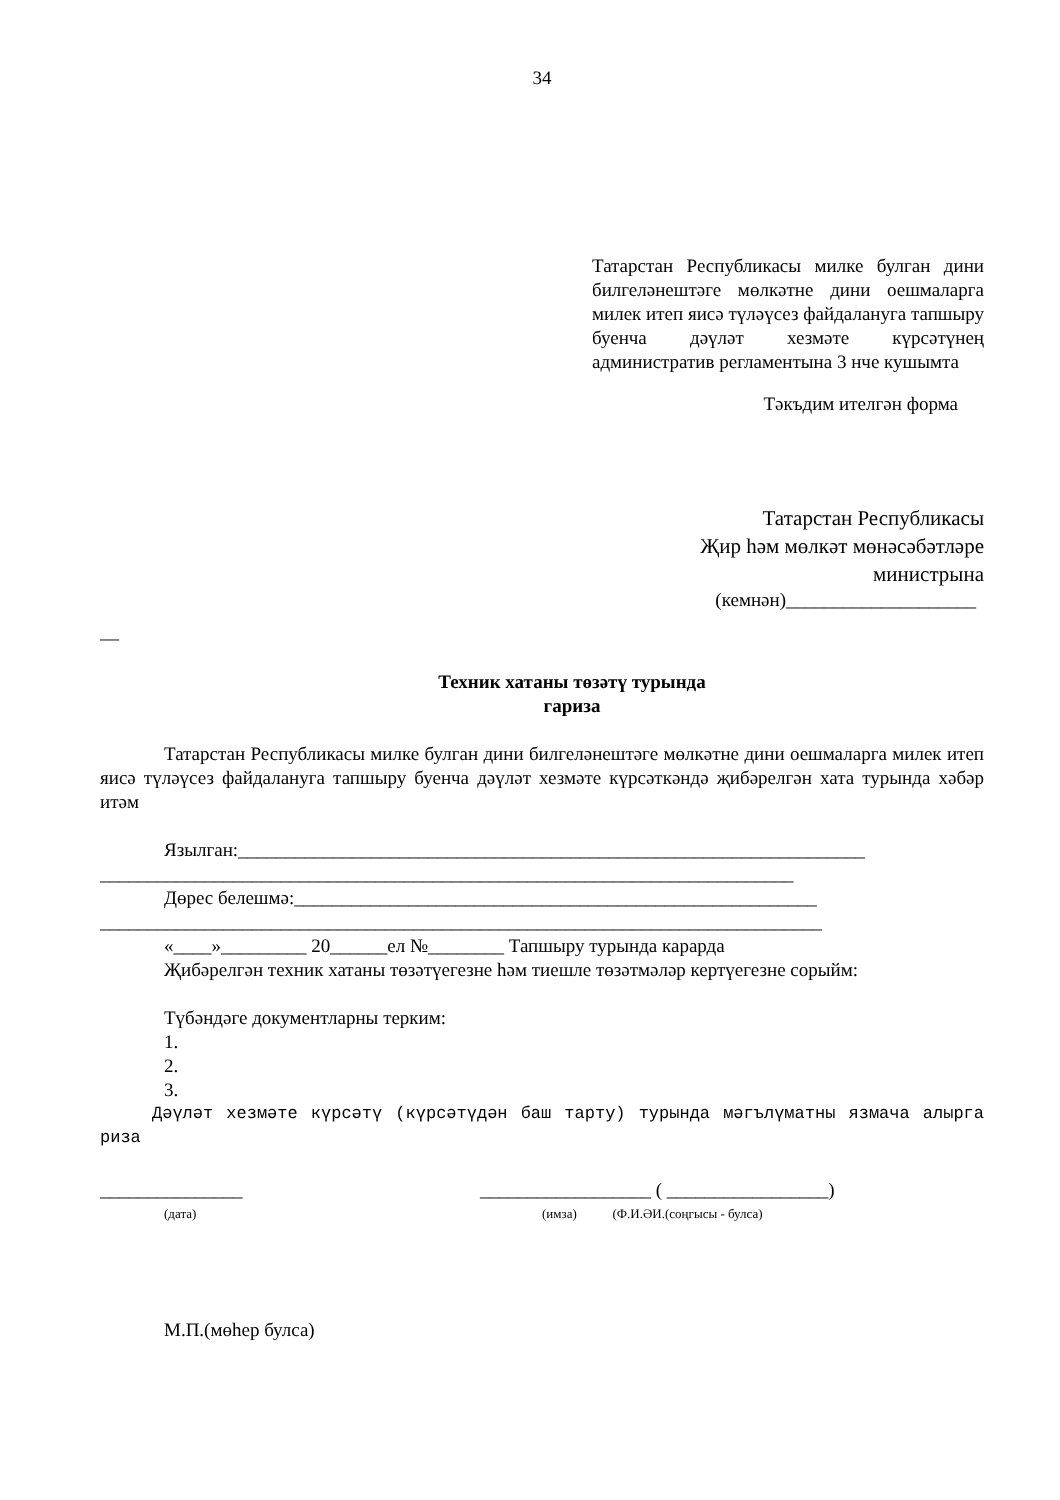34
Татарстан Республикасы милке булган дини билгеләнештәге мөлкәтне дини оешмаларга милек итеп яисә түләүсез файдалануга тапшыру буенча дәүләт хезмәте күрсәтүнең административ регламентына 3 нче кушымта
Тәкъдим ителгән форма
Татарстан Республикасы
Җир һәм мөлкәт мөнәсәбәтләре
министрына
(кемнән)____________________
__
Техник хатаны төзәтү турында
гариза
Татарстан Республикасы милке булган дини билгеләнештәге мөлкәтне дини оешмаларга милек итеп яисә түләүсез файдалануга тапшыру буенча дәүләт хезмәте күрсәткәндә җибәрелгән хата турында хәбәр итәм
Язылган:__________________________________________________________________
_________________________________________________________________________
Дөрес белешмә:_______________________________________________________
____________________________________________________________________________
«____»_________ 20______ел №________ Тапшыру турында карарда
Җибәрелгән техник хатаны төзәтүегезне һәм тиешле төзәтмәләр кертүегезне сорыйм:
Түбәндәге документларны терким:
1.
2.
3.
Дәүләт хезмәте күрсәтү (күрсәтүдән баш тарту) турында мәгълүматны язмача алырга риза
_______________
(дата)
__________________ ( _________________)
(имза) (Ф.И.ӘИ.(соңгысы - булса)
М.П.(мөһер булса)